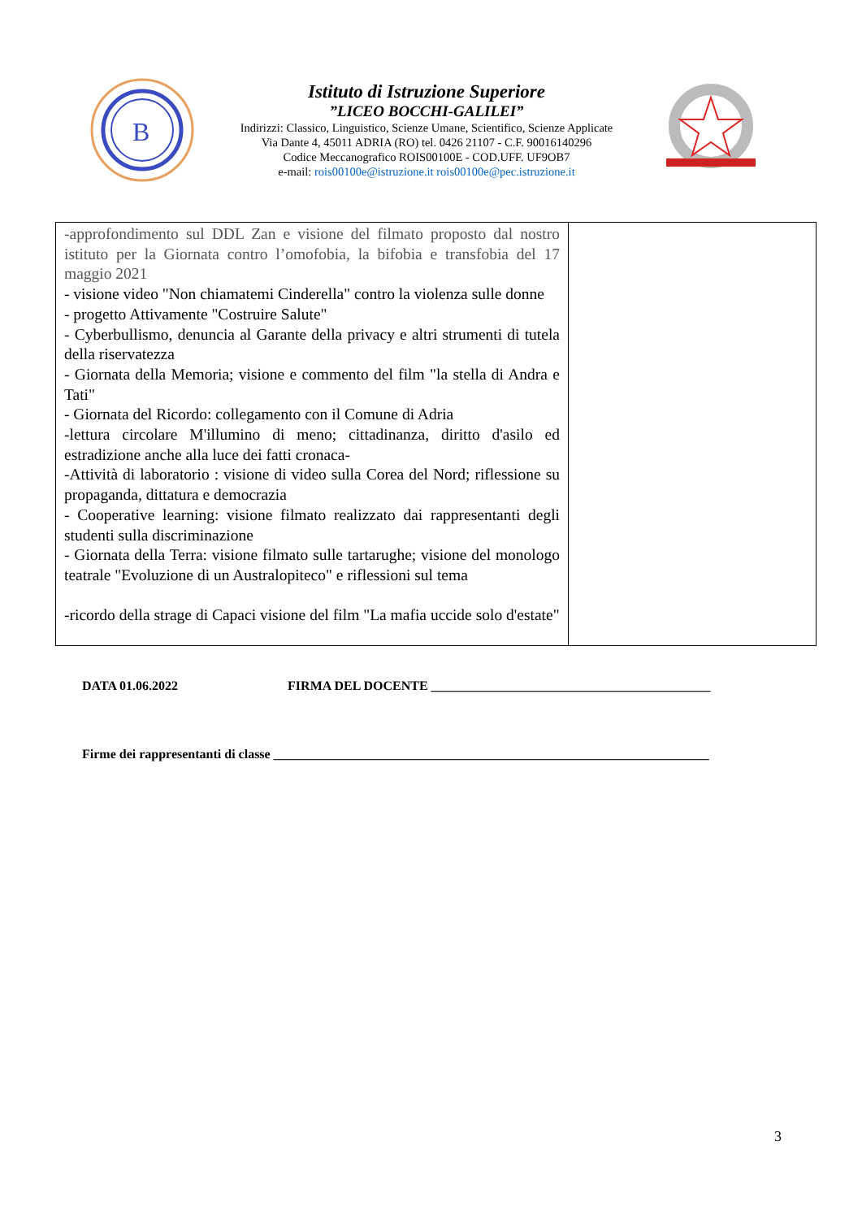B
Istituto di Istruzione Superiore
”LICEO BOCCHI-GALILEI”
Indirizzi: Classico, Linguistico, Scienze Umane, Scientifico, Scienze Applicate
Via Dante 4, 45011 ADRIA (RO) tel. 0426 21107 - C.F. 90016140296
Codice Meccanografico ROIS00100E - COD.UFF. UF9OB7
e-mail: rois00100e@istruzione.it rois00100e@pec.istruzione.it
| -approfondimento sul DDL Zan e visione del filmato proposto dal nostro istituto per la Giornata contro l’omofobia, la bifobia e transfobia del 17 maggio 2021 - visione video "Non chiamatemi Cinderella" contro la violenza sulle donne - progetto Attivamente "Costruire Salute" - Cyberbullismo, denuncia al Garante della privacy e altri strumenti di tutela della riservatezza - Giornata della Memoria; visione e commento del film "la stella di Andra e Tati" - Giornata del Ricordo: collegamento con il Comune di Adria -lettura circolare M'illumino di meno; cittadinanza, diritto d'asilo ed estradizione anche alla luce dei fatti cronaca- -Attività di laboratorio : visione di video sulla Corea del Nord; riflessione su propaganda, dittatura e democrazia - Cooperative learning: visione filmato realizzato dai rappresentanti degli studenti sulla discriminazione - Giornata della Terra: visione filmato sulle tartarughe; visione del monologo teatrale "Evoluzione di un Australopiteco" e riflessioni sul tema -ricordo della strage di Capaci visione del film "La mafia uccide solo d'estate" | |
DATA 01.06.2022 FIRMA DEL DOCENTE ___________________________________________
Firme dei rappresentanti di classe ___________________________________________________________________
3